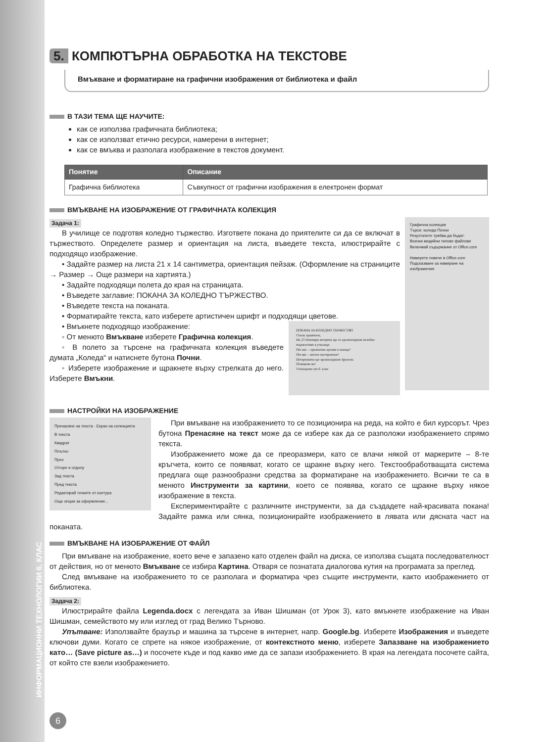ИНФОРМАЦИОННИ ТЕХНОЛОГИИ 6. КЛАС
5. КОМПЮТЪРНА ОБРАБОТКА НА ТЕКСТОВЕ
Вмъкване и форматиране на графични изображения от библиотека и файл
В ТАЗИ ТЕМА ЩЕ НАУЧИТЕ:
как се използва графичната библиотека;
как се използват етично ресурси, намерени в интернет;
как се вмъква и разполага изображение в текстов документ.
| Понятие | Описание |
| --- | --- |
| Графична библиотека | Съвкупност от графични изображения в електронен формат |
ВМЪКВАНЕ НА ИЗОБРАЖЕНИЕ ОТ ГРАФИЧНАТА КОЛЕКЦИЯ
Задача 1:
Графична колекция
Търси: коледа Почни
Резултатите трябва да бъдат:
Всички медийни типове файлове
Включвай съдържание от Office.com
Намерете повече в Office.com
Подсказване за намиране на изображения
В училище се подготвя коледно тържество. Изгответе покана до приятелите си да се включат в тържеството. Определете размер и ориентация на листа, въведете текста, илюстрирайте с подходящо изображение.
• Задайте размер на листа 21 х 14 сантиметра, ориентация пейзаж. (Оформление на страниците → Размер → Още размери на хартията.)
• Задайте подходящи полета до края на страницата.
• Въведете заглавие: ПОКАНА ЗА КОЛЕДНО ТЪРЖЕСТВО.
• Въведете текста на поканата.
• Форматирайте текста, като изберете артистичен шрифт и подходящи цветове.
ПОКАНА ЗА КОЛЕДНО ТЪРЖЕСТВО
Скъпи приятели,
На 23 декември вечерта ще си организираме коледно тържество в училище.
От нас – празнична музика и танци!
От вас – весело настроение!
Почерпката ще организираме дружно.
Очакваме ви!
Учениците от 6. клас
• Вмъкнете подходящо изображение:
◦ От менюто Вмъкване изберете Графична колекция.
◦ В полето за търсене на графичната колекция въведете думата „Коледа“ и натиснете бутона Почни.
◦ Изберете изображение и щракнете върху стрелката до него. Изберете Вмъкни.
НАСТРОЙКИ НА ИЗОБРАЖЕНИЕ
Пренасяне на текста · Екран на селекцията
В текста
Квадрат
Плътно
През
Отгоре и отдолу
Зад текста
Пред текста
Редактирай точките от контура
Още опции за оформление...
При вмъкване на изображението то се позиционира на реда, на който е бил курсорът. Чрез бутона Пренасяне на текст може да се избере как да се разположи изображението спрямо текста.
Изображението може да се преоразмери, като се влачи някой от маркерите – 8-те кръгчета, които се появяват, когато се щракне върху него. Текстообработващата система предлага още разнообразни средства за форматиране на изображението. Всички те са в менюто Инструменти за картини, което се появява, когато се щракне върху някое изображение в текста.
Експериментирайте с различните инструменти, за да създадете най-красивата покана! Задайте рамка или сянка, позиционирайте изображението в лявата или дясната част на поканата.
ВМЪКВАНЕ НА ИЗОБРАЖЕНИЕ ОТ ФАЙЛ
При вмъкване на изображение, което вече е запазено като отделен файл на диска, се използва същата последователност от действия, но от менюто Вмъкване се избира Картина. Отваря се познатата диалогова кутия на програмата за преглед.
След вмъкване на изображението то се разполага и форматира чрез същите инструменти, както изображението от библиотека.
Задача 2:
Илюстрирайте файла Legenda.docx с легендата за Иван Шишман (от Урок 3), като вмъкнете изображение на Иван Шишман, семейството му или изглед от град Велико Търново.
Упътване: Използвайте браузър и машина за търсене в интернет, напр. Google.bg. Изберете Изображения и въведете ключови думи. Когато се спрете на някое изображение, от контекстното меню, изберете Запазване на изображението като… (Save picture as…) и посочете къде и под какво име да се запази изображението. В края на легендата посочете сайта, от който сте взели изображението.
6